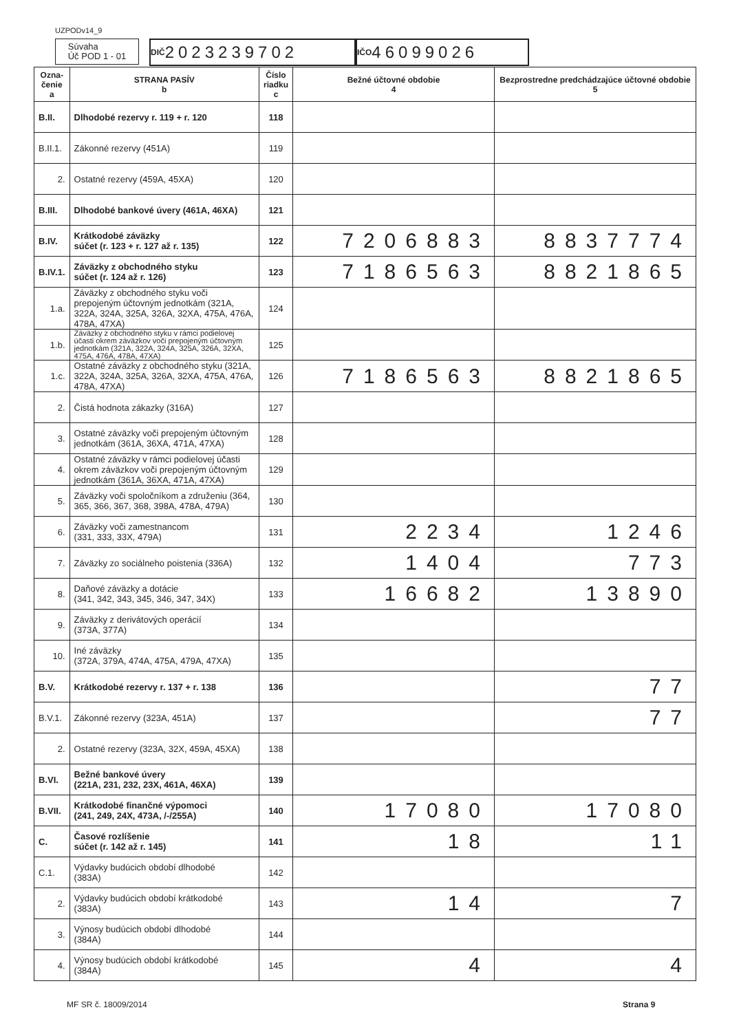UZPODv14_9
Súvaha
Úč POD 1 - 01
DIČ 2023239702 IČO 46099026
| Ozna- čenie a | STRANA PASÍV b | Číslo riadku c | Bežné účtovné obdobie 4 | Bezprostredne predchádzajúce účtovné obdobie 5 |
| --- | --- | --- | --- | --- |
| B.II. | Dlhodobé rezervy r. 119 + r. 120 | 118 | | |
| B.II.1. | Zákonné rezervy (451A) | 119 | | |
| 2. | Ostatné rezervy (459A, 45XA) | 120 | | |
| B.III. | Dlhodobé bankové úvery (461A, 46XA) | 121 | | |
| B.IV. | Krátkodobé záväzky súčet (r. 123 + r. 127 až r. 135) | 122 | 7206883 | 8837774 |
| B.IV.1. | Záväzky z obchodného styku súčet (r. 124 až r. 126) | 123 | 7186563 | 8821865 |
| 1.a. | Záväzky z obchodného styku voči prepojeným účtovným jednotkám (321A, 322A, 324A, 325A, 326A, 32XA, 475A, 476A, 478A, 47XA) | 124 | | |
| 1.b. | Záväzky z obchodného styku v rámci podielovej účasti okrem záväzkov voči prepojeným účtovným jednotkám (321A, 322A, 324A, 325A, 326A, 32XA, 475A, 476A, 478A, 47XA) | 125 | | |
| 1.c. | Ostatné záväzky z obchodného styku (321A, 322A, 324A, 325A, 326A, 32XA, 475A, 476A, 478A, 47XA) | 126 | 7186563 | 8821865 |
| 2. | Čistá hodnota zákazky (316A) | 127 | | |
| 3. | Ostatné záväzky voči prepojeným účtovným jednotkám (361A, 36XA, 471A, 47XA) | 128 | | |
| 4. | Ostatné záväzky v rámci podielovej účasti okrem záväzkov voči prepojeným účtovným jednotkám (361A, 36XA, 471A, 47XA) | 129 | | |
| 5. | Záväzky voči spoločníkom a združeniu (364, 365, 366, 367, 368, 398A, 478A, 479A) | 130 | | |
| 6. | Záväzky voči zamestnancom (331, 333, 33X, 479A) | 131 | 2234 | 1246 |
| 7. | Záväzky zo sociálneho poistenia (336A) | 132 | 1404 | 773 |
| 8. | Daňové záväzky a dotácie (341, 342, 343, 345, 346, 347, 34X) | 133 | 16682 | 13890 |
| 9. | Záväzky z derivátových operácií (373A, 377A) | 134 | | |
| 10. | Iné záväzky (372A, 379A, 474A, 475A, 479A, 47XA) | 135 | | |
| B.V. | Krátkodobé rezervy r. 137 + r. 138 | 136 | | 77 |
| B.V.1. | Zákonné rezervy (323A, 451A) | 137 | | 77 |
| 2. | Ostatné rezervy (323A, 32X, 459A, 45XA) | 138 | | |
| B.VI. | Bežné bankové úvery (221A, 231, 232, 23X, 461A, 46XA) | 139 | | |
| B.VII. | Krátkodobé finančné výpomoci (241, 249, 24X, 473A, /-/255A) | 140 | 17080 | 17080 |
| C. | Časové rozlíšenie súčet (r. 142 až r. 145) | 141 | 18 | 11 |
| C.1. | Výdavky budúcich období dlhodobé (383A) | 142 | | |
| 2. | Výdavky budúcich období krátkodobé (383A) | 143 | 14 | 7 |
| 3. | Výnosy budúcich období dlhodobé (384A) | 144 | | |
| 4. | Výnosy budúcich období krátkodobé (384A) | 145 | 4 | 4 |
MF SR č. 18009/2014 Strana 9